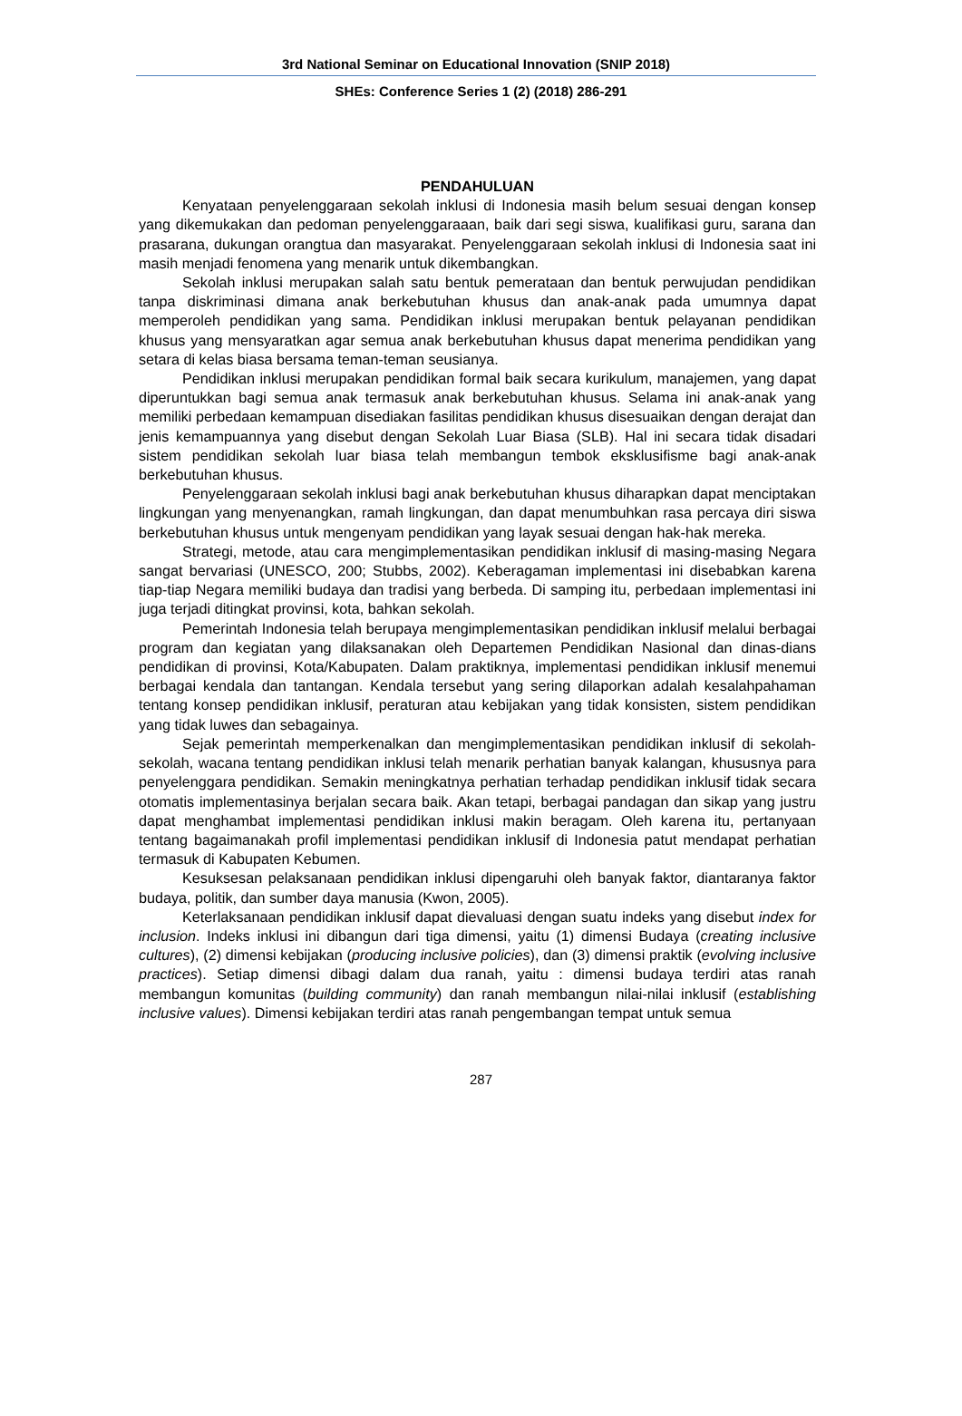3rd National Seminar on Educational Innovation (SNIP 2018)
SHEs: Conference Series 1 (2) (2018) 286-291
PENDAHULUAN
Kenyataan penyelenggaraan sekolah inklusi di Indonesia masih belum sesuai dengan konsep yang dikemukakan dan pedoman penyelenggaraaan, baik dari segi siswa, kualifikasi guru, sarana dan prasarana, dukungan orangtua dan masyarakat. Penyelenggaraan sekolah inklusi di Indonesia saat ini masih menjadi fenomena yang menarik untuk dikembangkan.
Sekolah inklusi merupakan salah satu bentuk pemerataan dan bentuk perwujudan pendidikan tanpa diskriminasi dimana anak berkebutuhan khusus dan anak-anak pada umumnya dapat memperoleh pendidikan yang sama. Pendidikan inklusi merupakan bentuk pelayanan pendidikan khusus yang mensyaratkan agar semua anak berkebutuhan khusus dapat menerima pendidikan yang setara di kelas biasa bersama teman-teman seusianya.
Pendidikan inklusi merupakan pendidikan formal baik secara kurikulum, manajemen, yang dapat diperuntukkan bagi semua anak termasuk anak berkebutuhan khusus. Selama ini anak-anak yang memiliki perbedaan kemampuan disediakan fasilitas pendidikan khusus disesuaikan dengan derajat dan jenis kemampuannya yang disebut dengan Sekolah Luar Biasa (SLB). Hal ini secara tidak disadari sistem pendidikan sekolah luar biasa telah membangun tembok eksklusifisme bagi anak-anak berkebutuhan khusus.
Penyelenggaraan sekolah inklusi bagi anak berkebutuhan khusus diharapkan dapat menciptakan lingkungan yang menyenangkan, ramah lingkungan, dan dapat menumbuhkan rasa percaya diri siswa berkebutuhan khusus untuk mengenyam pendidikan yang layak sesuai dengan hak-hak mereka.
Strategi, metode, atau cara mengimplementasikan pendidikan inklusif di masing-masing Negara sangat bervariasi (UNESCO, 200; Stubbs, 2002). Keberagaman implementasi ini disebabkan karena tiap-tiap Negara memiliki budaya dan tradisi yang berbeda. Di samping itu, perbedaan implementasi ini juga terjadi ditingkat provinsi, kota, bahkan sekolah.
Pemerintah Indonesia telah berupaya mengimplementasikan pendidikan inklusif melalui berbagai program dan kegiatan yang dilaksanakan oleh Departemen Pendidikan Nasional dan dinas-dians pendidikan di provinsi, Kota/Kabupaten. Dalam praktiknya, implementasi pendidikan inklusif menemui berbagai kendala dan tantangan. Kendala tersebut yang sering dilaporkan adalah kesalahpahaman tentang konsep pendidikan inklusif, peraturan atau kebijakan yang tidak konsisten, sistem pendidikan yang tidak luwes dan sebagainya.
Sejak pemerintah memperkenalkan dan mengimplementasikan pendidikan inklusif di sekolah-sekolah, wacana tentang pendidikan inklusi telah menarik perhatian banyak kalangan, khususnya para penyelenggara pendidikan. Semakin meningkatnya perhatian terhadap pendidikan inklusif tidak secara otomatis implementasinya berjalan secara baik. Akan tetapi, berbagai pandagan dan sikap yang justru dapat menghambat implementasi pendidikan inklusi makin beragam. Oleh karena itu, pertanyaan tentang bagaimanakah profil implementasi pendidikan inklusif di Indonesia patut mendapat perhatian termasuk di Kabupaten Kebumen.
Kesuksesan pelaksanaan pendidikan inklusi dipengaruhi oleh banyak faktor, diantaranya faktor budaya, politik, dan sumber daya manusia (Kwon, 2005).
Keterlaksanaan pendidikan inklusif dapat dievaluasi dengan suatu indeks yang disebut index for inclusion. Indeks inklusi ini dibangun dari tiga dimensi, yaitu (1) dimensi Budaya (creating inclusive cultures), (2) dimensi kebijakan (producing inclusive policies), dan (3) dimensi praktik (evolving inclusive practices). Setiap dimensi dibagi dalam dua ranah, yaitu : dimensi budaya terdiri atas ranah membangun komunitas (building community) dan ranah membangun nilai-nilai inklusif (establishing inclusive values). Dimensi kebijakan terdiri atas ranah pengembangan tempat untuk semua
287